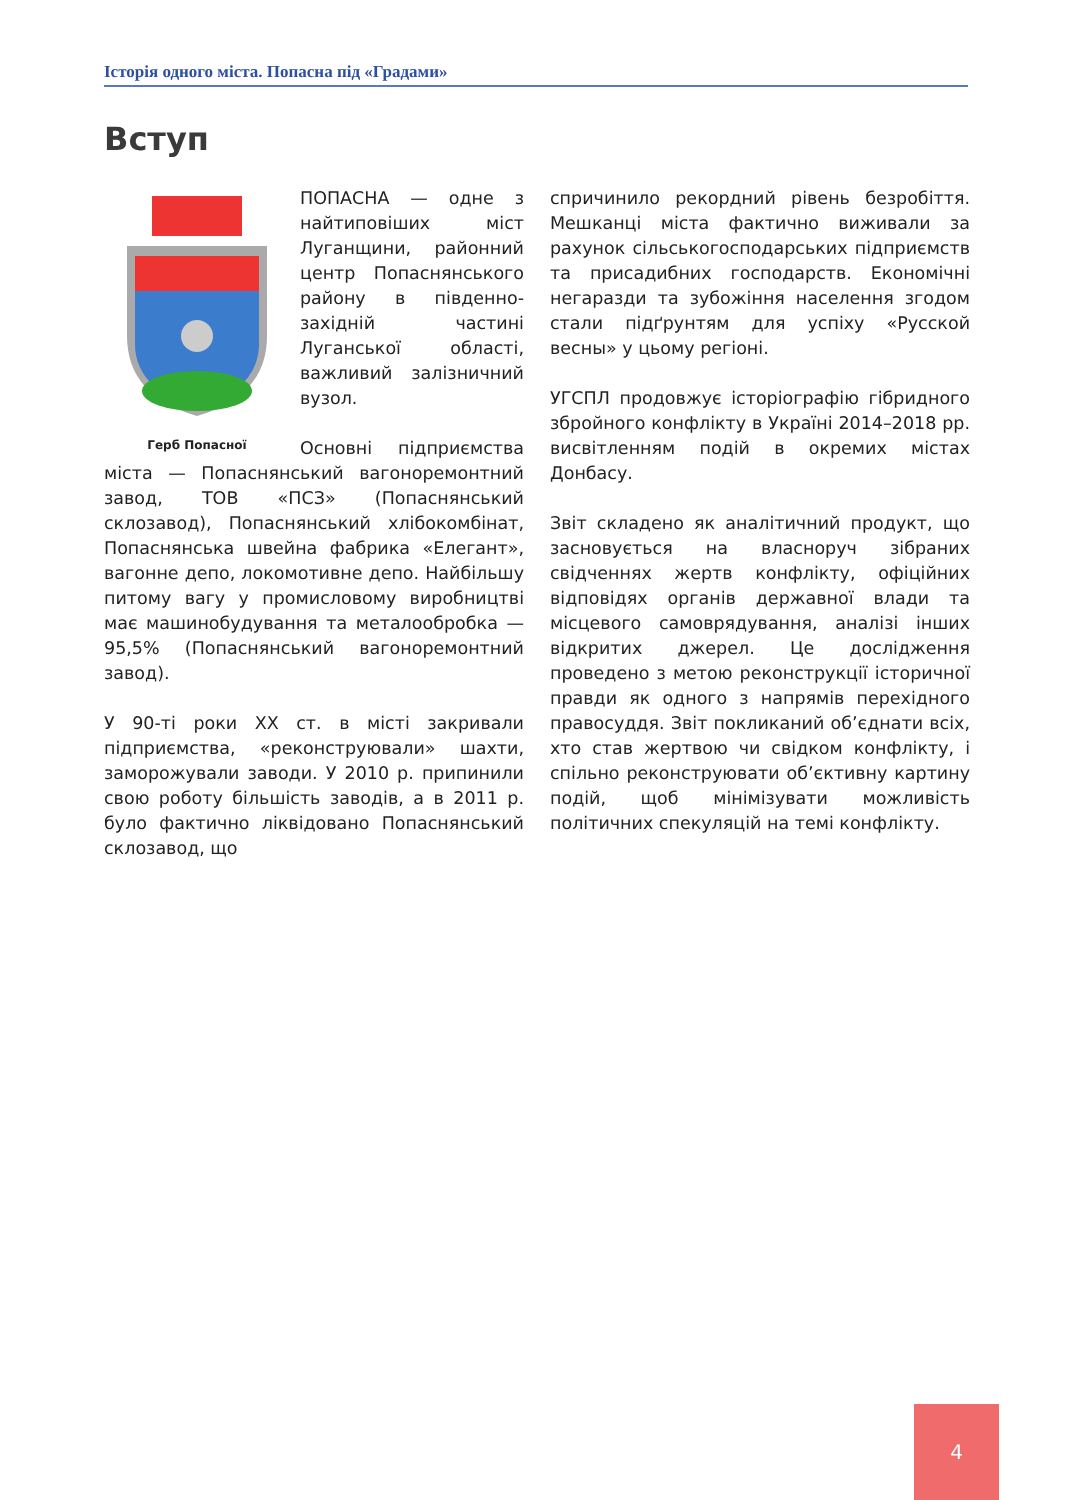Історія одного міста. Попасна під «Градами»
Вступ
Герб Попасної
ПОПАСНА — одне з найтиповіших міст Луганщини, районний центр Попаснянського району в південно-західній частині Луганської області, важливий залізничний вузол.
Основні підприємства міста — Попаснянський вагоноремонтний завод, ТОВ «ПСЗ» (Попаснянський склозавод), Попаснянський хлібокомбінат, Попаснянська швейна фабрика «Елегант», вагонне депо, локомотивне депо. Найбільшу питому вагу у промисловому виробництві має машинобудування та металообробка — 95,5% (Попаснянський вагоноремонтний завод).
У 90-ті роки XX ст. в місті закривали підприємства, «реконструювали» шахти, заморожували заводи. У 2010 р. припинили свою роботу більшість заводів, а в 2011 р. було фактично ліквідовано Попаснянський склозавод, що
спричинило рекордний рівень безробіття. Мешканці міста фактично виживали за рахунок сільськогосподарських підприємств та присадибних господарств. Економічні негаразди та зубожіння населення згодом стали підґрунтям для успіху «Русской весны» у цьому регіоні.
УГСПЛ продовжує історіографію гібридного збройного конфлікту в Україні 2014–2018 рр. висвітленням подій в окремих містах Донбасу.
Звіт складено як аналітичний продукт, що засновується на власноруч зібраних свідченнях жертв конфлікту, офіційних відповідях органів державної влади та місцевого самоврядування, аналізі інших відкритих джерел. Це дослідження проведено з метою реконструкції історичної правди як одного з напрямів перехідного правосуддя. Звіт покликаний об’єднати всіх, хто став жертвою чи свідком конфлікту, і спільно реконструювати об’єктивну картину подій, щоб мінімізувати можливість політичних спекуляцій на темі конфлікту.
4